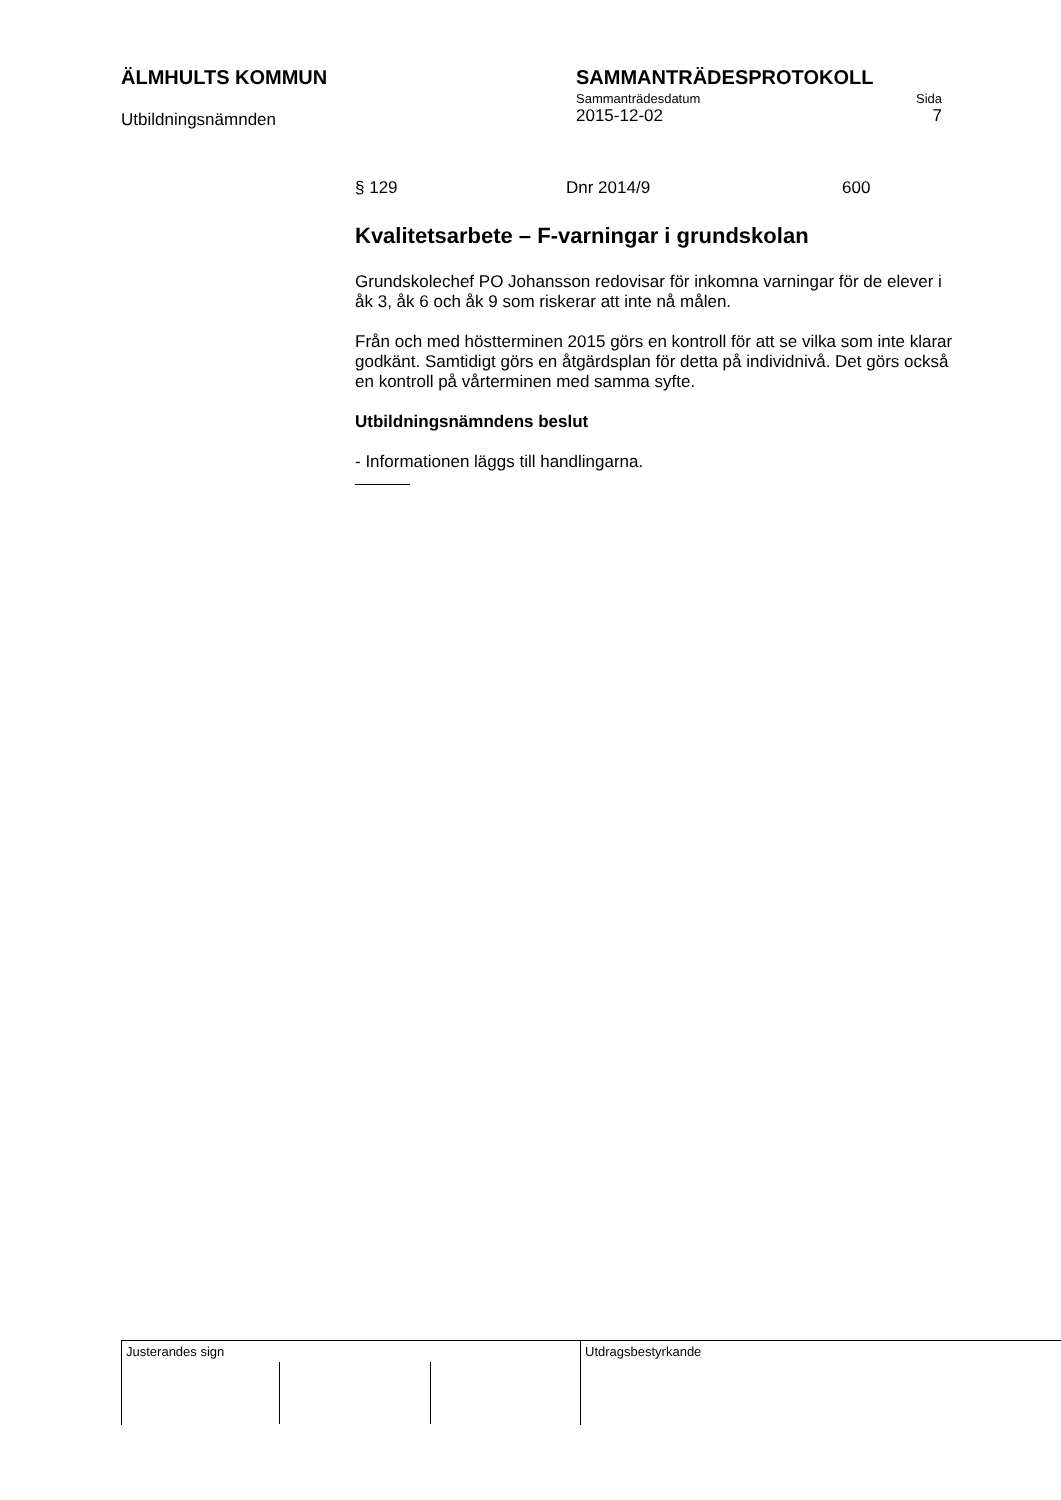ÄLMHULTS KOMMUN
Utbildningsnämnden
SAMMANTRÄDESPROTOKOLL
Sammanträdesdatum Sida
2015-12-02 7
§ 129 Dnr 2014/9 600
Kvalitetsarbete – F-varningar i grundskolan
Grundskolechef PO Johansson redovisar för inkomna varningar för de elever i åk 3, åk 6 och åk 9 som riskerar att inte nå målen.
Från och med höstterminen 2015 görs en kontroll för att se vilka som inte klarar godkänt. Samtidigt görs en åtgärdsplan för detta på individnivå. Det görs också en kontroll på vårterminen med samma syfte.
Utbildningsnämndens beslut
- Informationen läggs till handlingarna.
Justerandes sign Utdragsbestyrkande